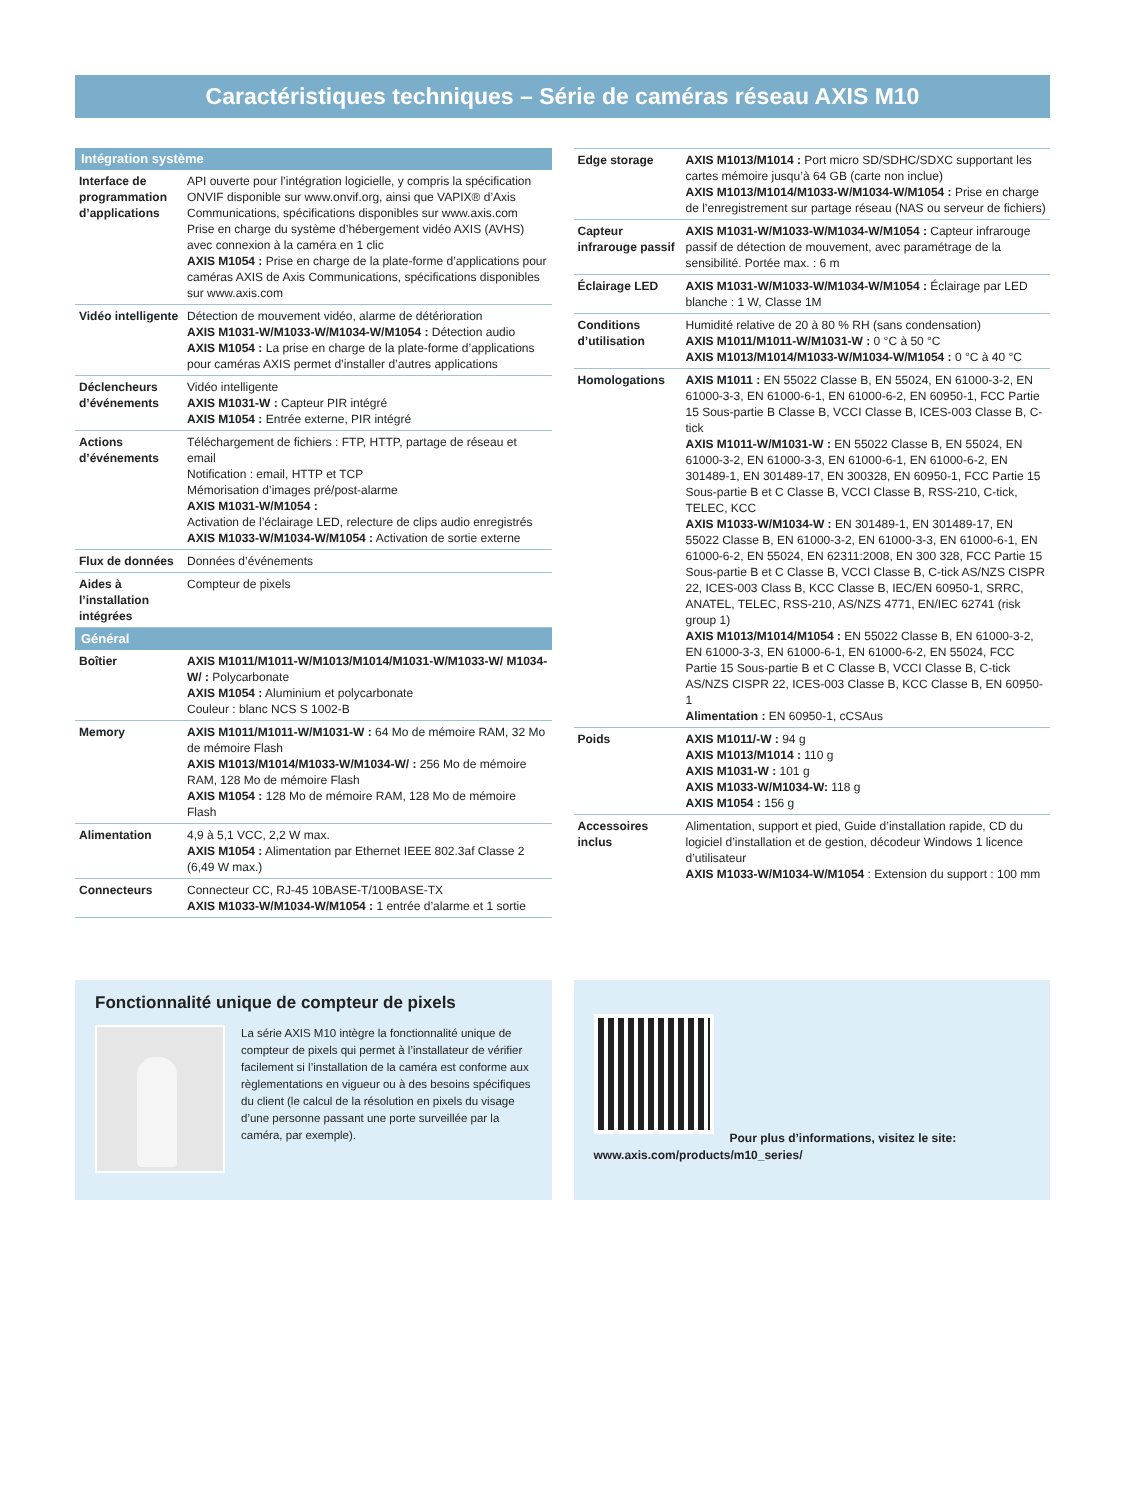Caractéristiques techniques – Série de caméras réseau AXIS M10
| Intégration système | |
| --- | --- |
| Interface de programmation d’applications | API ouverte pour l’intégration logicielle, y compris la spécification ONVIF disponible sur www.onvif.org, ainsi que VAPIX® d’Axis Communications, spécifications disponibles sur www.axis.com Prise en charge du système d’hébergement vidéo AXIS (AVHS) avec connexion à la caméra en 1 clic AXIS M1054 : Prise en charge de la plate-forme d’applications pour caméras AXIS de Axis Communications, spécifications disponibles sur www.axis.com |
| Vidéo intelligente | Détection de mouvement vidéo, alarme de détérioration AXIS M1031-W/M1033-W/M1034-W/M1054 : Détection audio AXIS M1054 : La prise en charge de la plate-forme d’applications pour caméras AXIS permet d’installer d’autres applications |
| Déclencheurs d’événements | Vidéo intelligente AXIS M1031-W : Capteur PIR intégré AXIS M1054 : Entrée externe, PIR intégré |
| Actions d’événements | Téléchargement de fichiers : FTP, HTTP, partage de réseau et email Notification : email, HTTP et TCP Mémorisation d’images pré/post-alarme AXIS M1031-W/M1054 : Activation de l’éclairage LED, relecture de clips audio enregistrés AXIS M1033-W/M1034-W/M1054 : Activation de sortie externe |
| Flux de données | Données d’événements |
| Aides à l’installation intégrées | Compteur de pixels |
| Général | |
| Boîtier | AXIS M1011/M1011-W/M1013/M1014/M1031-W/M1033-W/ M1034-W/ : Polycarbonate AXIS M1054 : Aluminium et polycarbonate Couleur : blanc NCS S 1002-B |
| Memory | AXIS M1011/M1011-W/M1031-W : 64 Mo de mémoire RAM, 32 Mo de mémoire Flash AXIS M1013/M1014/M1033-W/M1034-W/ : 256 Mo de mémoire RAM, 128 Mo de mémoire Flash AXIS M1054 : 128 Mo de mémoire RAM, 128 Mo de mémoire Flash |
| Alimentation | 4,9 à 5,1 VCC, 2,2 W max. AXIS M1054 : Alimentation par Ethernet IEEE 802.3af Classe 2 (6,49 W max.) |
| Connecteurs | Connecteur CC, RJ-45 10BASE-T/100BASE-TX AXIS M1033-W/M1034-W/M1054 : 1 entrée d’alarme et 1 sortie |
| Edge storage | AXIS M1013/M1014 : Port micro SD/SDHC/SDXC supportant les cartes mémoire jusqu’à 64 GB (carte non inclue) AXIS M1013/M1014/M1033-W/M1034-W/M1054 : Prise en charge de l’enregistrement sur partage réseau (NAS ou serveur de fichiers) |
| Capteur infrarouge passif | AXIS M1031-W/M1033-W/M1034-W/M1054 : Capteur infrarouge passif de détection de mouvement, avec paramétrage de la sensibilité. Portée max. : 6 m |
| Éclairage LED | AXIS M1031-W/M1033-W/M1034-W/M1054 : Éclairage par LED blanche : 1 W, Classe 1M |
| Conditions d’utilisation | Humidité relative de 20 à 80 % RH (sans condensation) AXIS M1011/M1011-W/M1031-W : 0 °C à 50 °C AXIS M1013/M1014/M1033-W/M1034-W/M1054 : 0 °C à 40 °C |
| Homologations | AXIS M1011 : EN 55022 Classe B, EN 55024, EN 61000-3-2, EN 61000-3-3, EN 61000-6-1, EN 61000-6-2, EN 60950-1, FCC Partie 15 Sous-partie B Classe B, VCCI Classe B, ICES-003 Classe B, C-tick AXIS M1011-W/M1031-W : EN 55022 Classe B, EN 55024, EN 61000-3-2, EN 61000-3-3, EN 61000-6-1, EN 61000-6-2, EN 301489-1, EN 301489-17, EN 300328, EN 60950-1, FCC Partie 15 Sous-partie B et C Classe B, VCCI Classe B, RSS-210, C-tick, TELEC, KCC AXIS M1033-W/M1034-W : EN 301489-1, EN 301489-17, EN 55022 Classe B, EN 61000-3-2, EN 61000-3-3, EN 61000-6-1, EN 61000-6-2, EN 55024, EN 62311:2008, EN 300 328, FCC Partie 15 Sous-partie B et C Classe B, VCCI Classe B, C-tick AS/NZS CISPR 22, ICES-003 Class B, KCC Classe B, IEC/EN 60950-1, SRRC, ANATEL, TELEC, RSS-210, AS/NZS 4771, EN/IEC 62741 (risk group 1) AXIS M1013/M1014/M1054 : EN 55022 Classe B, EN 61000-3-2, EN 61000-3-3, EN 61000-6-1, EN 61000-6-2, EN 55024, FCC Partie 15 Sous-partie B et C Classe B, VCCI Classe B, C-tick AS/NZS CISPR 22, ICES-003 Classe B, KCC Classe B, EN 60950-1 Alimentation : EN 60950-1, cCSAus |
| Poids | AXIS M1011/-W : 94 g AXIS M1013/M1014 : 110 g AXIS M1031-W : 101 g AXIS M1033-W/M1034-W: 118 g AXIS M1054 : 156 g |
| Accessoires inclus | Alimentation, support et pied, Guide d’installation rapide, CD du logiciel d’installation et de gestion, décodeur Windows 1 licence d’utilisateur AXIS M1033-W/M1034-W/M1054 : Extension du support : 100 mm |
Fonctionnalité unique de compteur de pixels
La série AXIS M10 intègre la fonctionnalité unique de compteur de pixels qui permet à l’installateur de vérifier facilement si l’installation de la caméra est conforme aux règlementations en vigueur ou à des besoins spécifiques du client (le calcul de la résolution en pixels du visage d’une personne passant une porte surveillée par la caméra, par exemple).
Pour plus d’informations, visitez le site:
www.axis.com/products/m10_series/